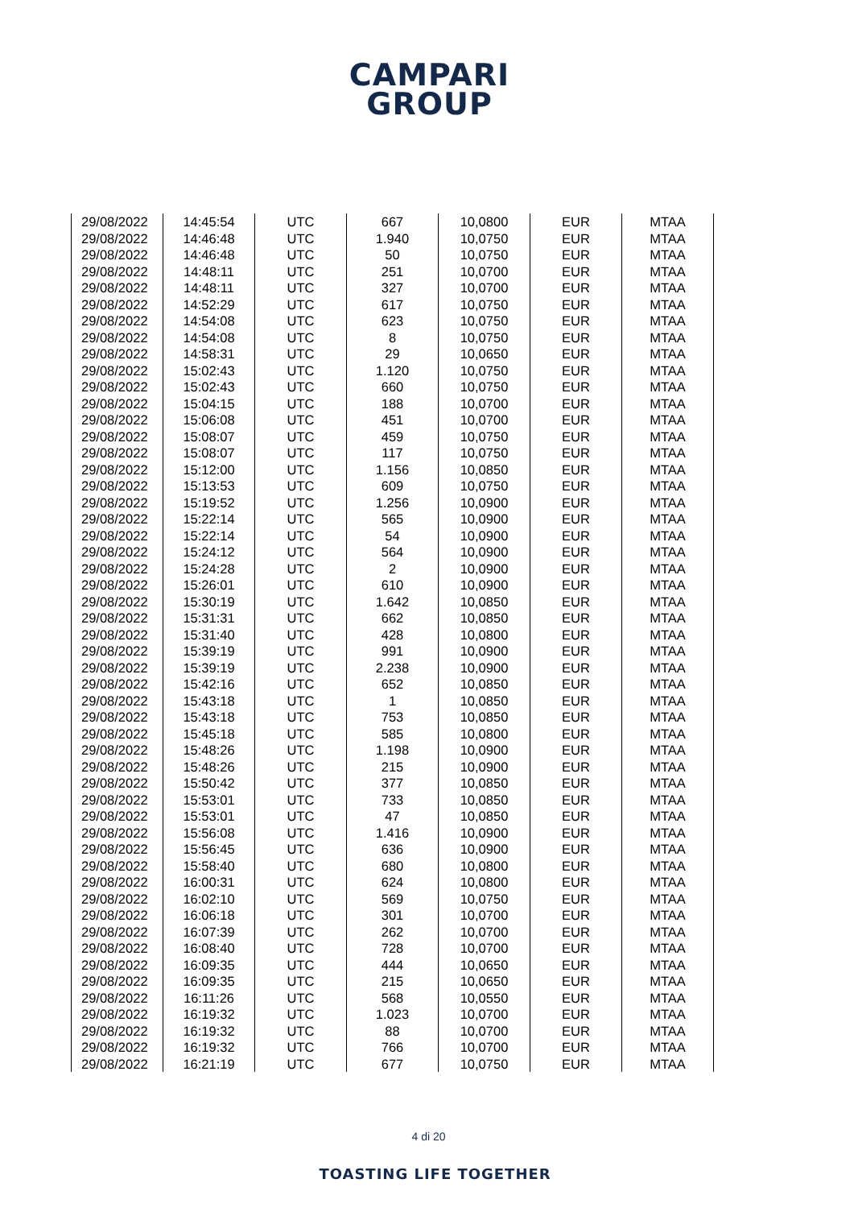CAMPARI
GROUP
| 29/08/2022 | 14:45:54 | UTC | 667 | 10,0800 | EUR | MTAA |
| 29/08/2022 | 14:46:48 | UTC | 1.940 | 10,0750 | EUR | MTAA |
| 29/08/2022 | 14:46:48 | UTC | 50 | 10,0750 | EUR | MTAA |
| 29/08/2022 | 14:48:11 | UTC | 251 | 10,0700 | EUR | MTAA |
| 29/08/2022 | 14:48:11 | UTC | 327 | 10,0700 | EUR | MTAA |
| 29/08/2022 | 14:52:29 | UTC | 617 | 10,0750 | EUR | MTAA |
| 29/08/2022 | 14:54:08 | UTC | 623 | 10,0750 | EUR | MTAA |
| 29/08/2022 | 14:54:08 | UTC | 8 | 10,0750 | EUR | MTAA |
| 29/08/2022 | 14:58:31 | UTC | 29 | 10,0650 | EUR | MTAA |
| 29/08/2022 | 15:02:43 | UTC | 1.120 | 10,0750 | EUR | MTAA |
| 29/08/2022 | 15:02:43 | UTC | 660 | 10,0750 | EUR | MTAA |
| 29/08/2022 | 15:04:15 | UTC | 188 | 10,0700 | EUR | MTAA |
| 29/08/2022 | 15:06:08 | UTC | 451 | 10,0700 | EUR | MTAA |
| 29/08/2022 | 15:08:07 | UTC | 459 | 10,0750 | EUR | MTAA |
| 29/08/2022 | 15:08:07 | UTC | 117 | 10,0750 | EUR | MTAA |
| 29/08/2022 | 15:12:00 | UTC | 1.156 | 10,0850 | EUR | MTAA |
| 29/08/2022 | 15:13:53 | UTC | 609 | 10,0750 | EUR | MTAA |
| 29/08/2022 | 15:19:52 | UTC | 1.256 | 10,0900 | EUR | MTAA |
| 29/08/2022 | 15:22:14 | UTC | 565 | 10,0900 | EUR | MTAA |
| 29/08/2022 | 15:22:14 | UTC | 54 | 10,0900 | EUR | MTAA |
| 29/08/2022 | 15:24:12 | UTC | 564 | 10,0900 | EUR | MTAA |
| 29/08/2022 | 15:24:28 | UTC | 2 | 10,0900 | EUR | MTAA |
| 29/08/2022 | 15:26:01 | UTC | 610 | 10,0900 | EUR | MTAA |
| 29/08/2022 | 15:30:19 | UTC | 1.642 | 10,0850 | EUR | MTAA |
| 29/08/2022 | 15:31:31 | UTC | 662 | 10,0850 | EUR | MTAA |
| 29/08/2022 | 15:31:40 | UTC | 428 | 10,0800 | EUR | MTAA |
| 29/08/2022 | 15:39:19 | UTC | 991 | 10,0900 | EUR | MTAA |
| 29/08/2022 | 15:39:19 | UTC | 2.238 | 10,0900 | EUR | MTAA |
| 29/08/2022 | 15:42:16 | UTC | 652 | 10,0850 | EUR | MTAA |
| 29/08/2022 | 15:43:18 | UTC | 1 | 10,0850 | EUR | MTAA |
| 29/08/2022 | 15:43:18 | UTC | 753 | 10,0850 | EUR | MTAA |
| 29/08/2022 | 15:45:18 | UTC | 585 | 10,0800 | EUR | MTAA |
| 29/08/2022 | 15:48:26 | UTC | 1.198 | 10,0900 | EUR | MTAA |
| 29/08/2022 | 15:48:26 | UTC | 215 | 10,0900 | EUR | MTAA |
| 29/08/2022 | 15:50:42 | UTC | 377 | 10,0850 | EUR | MTAA |
| 29/08/2022 | 15:53:01 | UTC | 733 | 10,0850 | EUR | MTAA |
| 29/08/2022 | 15:53:01 | UTC | 47 | 10,0850 | EUR | MTAA |
| 29/08/2022 | 15:56:08 | UTC | 1.416 | 10,0900 | EUR | MTAA |
| 29/08/2022 | 15:56:45 | UTC | 636 | 10,0900 | EUR | MTAA |
| 29/08/2022 | 15:58:40 | UTC | 680 | 10,0800 | EUR | MTAA |
| 29/08/2022 | 16:00:31 | UTC | 624 | 10,0800 | EUR | MTAA |
| 29/08/2022 | 16:02:10 | UTC | 569 | 10,0750 | EUR | MTAA |
| 29/08/2022 | 16:06:18 | UTC | 301 | 10,0700 | EUR | MTAA |
| 29/08/2022 | 16:07:39 | UTC | 262 | 10,0700 | EUR | MTAA |
| 29/08/2022 | 16:08:40 | UTC | 728 | 10,0700 | EUR | MTAA |
| 29/08/2022 | 16:09:35 | UTC | 444 | 10,0650 | EUR | MTAA |
| 29/08/2022 | 16:09:35 | UTC | 215 | 10,0650 | EUR | MTAA |
| 29/08/2022 | 16:11:26 | UTC | 568 | 10,0550 | EUR | MTAA |
| 29/08/2022 | 16:19:32 | UTC | 1.023 | 10,0700 | EUR | MTAA |
| 29/08/2022 | 16:19:32 | UTC | 88 | 10,0700 | EUR | MTAA |
| 29/08/2022 | 16:19:32 | UTC | 766 | 10,0700 | EUR | MTAA |
| 29/08/2022 | 16:21:19 | UTC | 677 | 10,0750 | EUR | MTAA |
4 di 20
TOASTING LIFE TOGETHER